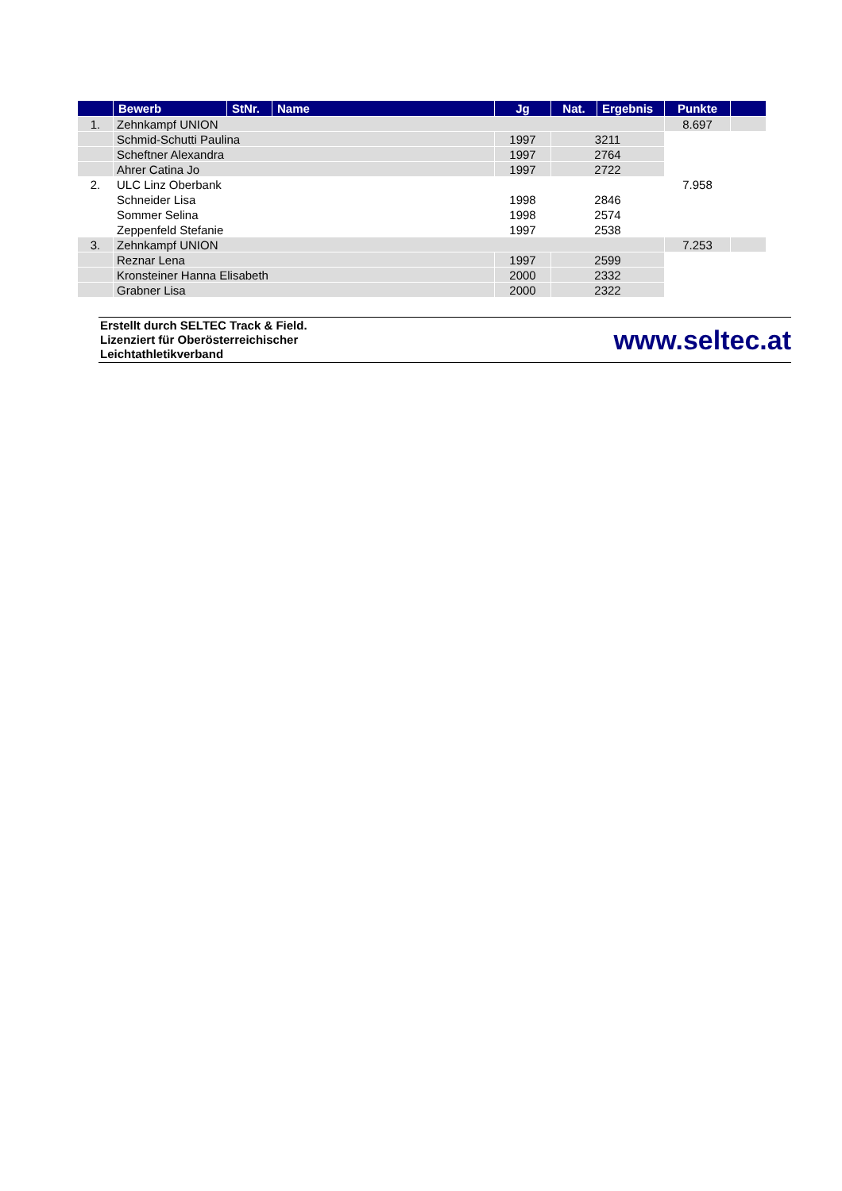| | Bewerb | StNr. | Name | Jg | Nat. | Ergebnis | Punkte | |
| --- | --- | --- | --- | --- | --- | --- | --- | --- |
| 1. | Zehnkampf UNION | | | | | | 8.697 | |
| | Schmid-Schutti Paulina | | | 1997 | 3211 | | | |
| | Scheftner Alexandra | | | 1997 | 2764 | | | |
| | Ahrer Catina Jo | | | 1997 | 2722 | | | |
| 2. | ULC Linz Oberbank | | | | | | 7.958 | |
| | Schneider Lisa | | | 1998 | 2846 | | | |
| | Sommer Selina | | | 1998 | 2574 | | | |
| | Zeppenfeld Stefanie | | | 1997 | 2538 | | | |
| 3. | Zehnkampf UNION | | | | | | 7.253 | |
| | Reznar Lena | | | 1997 | 2599 | | | |
| | Kronsteiner Hanna Elisabeth | | | 2000 | 2332 | | | |
| | Grabner Lisa | | | 2000 | 2322 | | | |
Erstellt durch SELTEC Track & Field.
Lizenziert für Oberösterreichischer
Leichtathletikverband
www.seltec.at